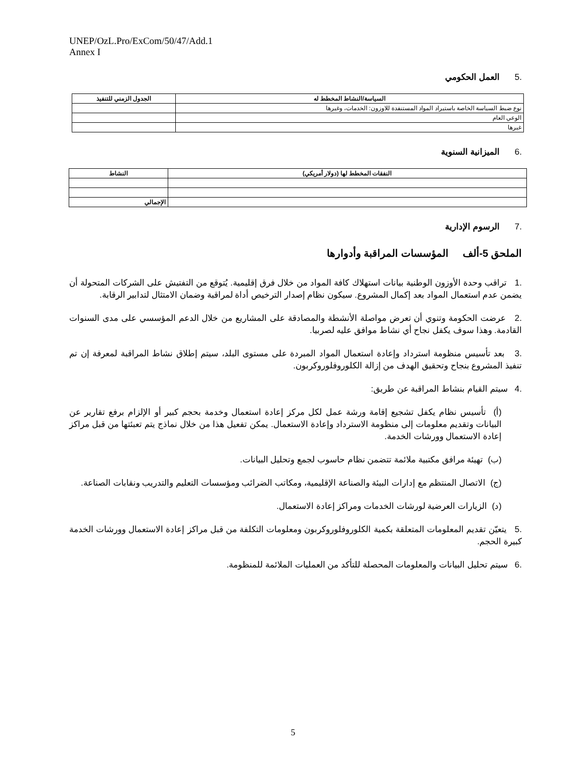UNEP/OzL.Pro/ExCom/50/47/Add.1
Annex I
.5العمل الحكومي
| السياسة/النشاط المخطط له | الجدول الزمني للتنفيذ |
| --- | --- |
| نوع ضبط السياسة الخاصة باستيراد المواد المستنفدة للاوزون: الخدمات، وغيرها | |
| الوعي العام | |
| غيرها | |
.6الميزانية السنوية
| النفقات المخطط لها (دولار أمريكي) | النشاط |
| --- | --- |
| | الإجمالي |
.7الرسوم الإدارية
الملحق 5-ألف المؤسسات المراقبة وأدوارها
.1 تراقب وحدة الأوزون الوطنية بيانات استهلاك كافة المواد من خلال فرق إقليمية. يُتوقع من التفتيش على الشركات المتحولة أن يضمن عدم استعمال المواد بعد إكمال المشروع. سيكون نظام إصدار الترخيص أداة لمراقبة وضمان الامتثال لتدابير الرقابة.
.2 عرضت الحكومة وتنوي أن تعرض مواصلة الأنشطة والمصادقة على المشاريع من خلال الدعم المؤسسي على مدى السنوات القادمة. وهذا سوف يكفل نجاح أي نشاط موافق عليه لصربيا.
.3 بعد تأسيس منظومة استرداد وإعادة استعمال المواد المبردة على مستوى البلد، سيتم إطلاق نشاط المراقبة لمعرفة إن تم تنفيذ المشروع بنجاح وتحقيق الهدف من إزالة الكلوروفلوروكربون.
.4 سيتم القيام بنشاط المراقبة عن طريق:
(أ) تأسيس نظام يكفل تشجيع إقامة ورشة عمل لكل مركز إعادة استعمال وخدمة بحجم كبير أو الإلزام برفع تقارير عن البيانات وتقديم معلومات إلى منظومة الاسترداد وإعادة الاستعمال. يمكن تفعيل هذا من خلال نماذج يتم تعبئتها من قبل مراكز إعادة الاستعمال وورشات الخدمة.
(ب) تهيئة مرافق مكتبية ملائمة تتضمن نظام حاسوب لجمع وتحليل البيانات.
(ج) الاتصال المنتظم مع إدارات البيئة والصناعة الإقليمية، ومكاتب الضرائب ومؤسسات التعليم والتدريب ونقابات الصناعة.
(د) الزيارات العرضية لورشات الخدمات ومراكز إعادة الاستعمال.
.5 يتعيّن تقديم المعلومات المتعلقة بكمية الكلوروفلوروكربون ومعلومات التكلفة من قبل مراكز إعادة الاستعمال وورشات الخدمة كبيرة الحجم.
.6 سيتم تحليل البيانات والمعلومات المحصلة للتأكد من العمليات الملائمة للمنظومة.
5